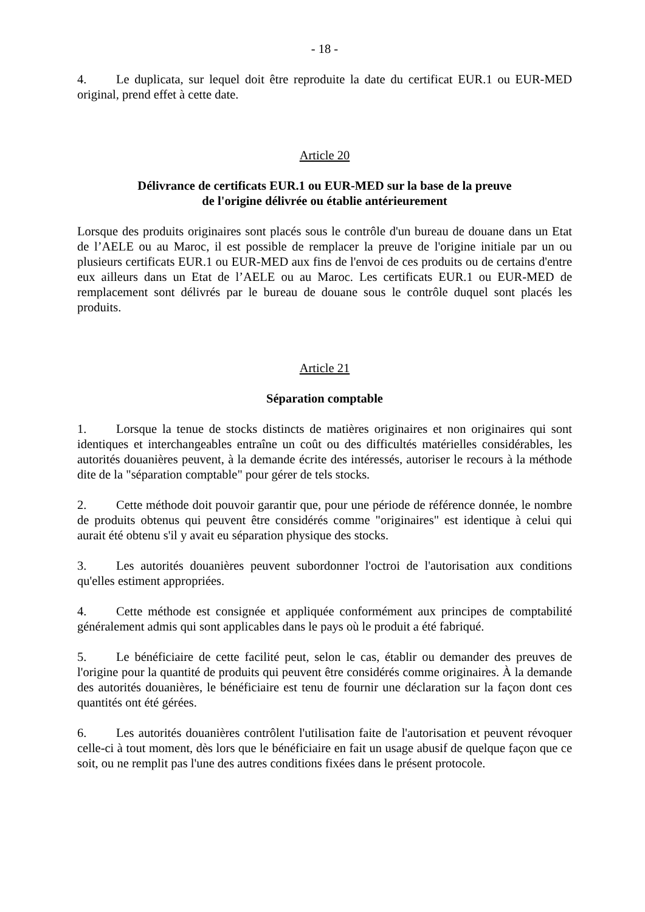- 18 -
4. Le duplicata, sur lequel doit être reproduite la date du certificat EUR.1 ou EUR-MED original, prend effet à cette date.
Article 20
Délivrance de certificats EUR.1 ou EUR-MED sur la base de la preuve
de l'origine délivrée ou établie antérieurement
Lorsque des produits originaires sont placés sous le contrôle d'un bureau de douane dans un Etat de l’AELE ou au Maroc, il est possible de remplacer la preuve de l'origine initiale par un ou plusieurs certificats EUR.1 ou EUR-MED aux fins de l'envoi de ces produits ou de certains d'entre eux ailleurs dans un Etat de l’AELE ou au Maroc. Les certificats EUR.1 ou EUR-MED de remplacement sont délivrés par le bureau de douane sous le contrôle duquel sont placés les produits.
Article 21
Séparation comptable
1. Lorsque la tenue de stocks distincts de matières originaires et non originaires qui sont identiques et interchangeables entraîne un coût ou des difficultés matérielles considérables, les autorités douanières peuvent, à la demande écrite des intéressés, autoriser le recours à la méthode dite de la "séparation comptable" pour gérer de tels stocks.
2. Cette méthode doit pouvoir garantir que, pour une période de référence donnée, le nombre de produits obtenus qui peuvent être considérés comme "originaires" est identique à celui qui aurait été obtenu s'il y avait eu séparation physique des stocks.
3. Les autorités douanières peuvent subordonner l'octroi de l'autorisation aux conditions qu'elles estiment appropriées.
4. Cette méthode est consignée et appliquée conformément aux principes de comptabilité généralement admis qui sont applicables dans le pays où le produit a été fabriqué.
5. Le bénéficiaire de cette facilité peut, selon le cas, établir ou demander des preuves de l'origine pour la quantité de produits qui peuvent être considérés comme originaires. À la demande des autorités douanières, le bénéficiaire est tenu de fournir une déclaration sur la façon dont ces quantités ont été gérées.
6. Les autorités douanières contrôlent l'utilisation faite de l'autorisation et peuvent révoquer celle-ci à tout moment, dès lors que le bénéficiaire en fait un usage abusif de quelque façon que ce soit, ou ne remplit pas l'une des autres conditions fixées dans le présent protocole.